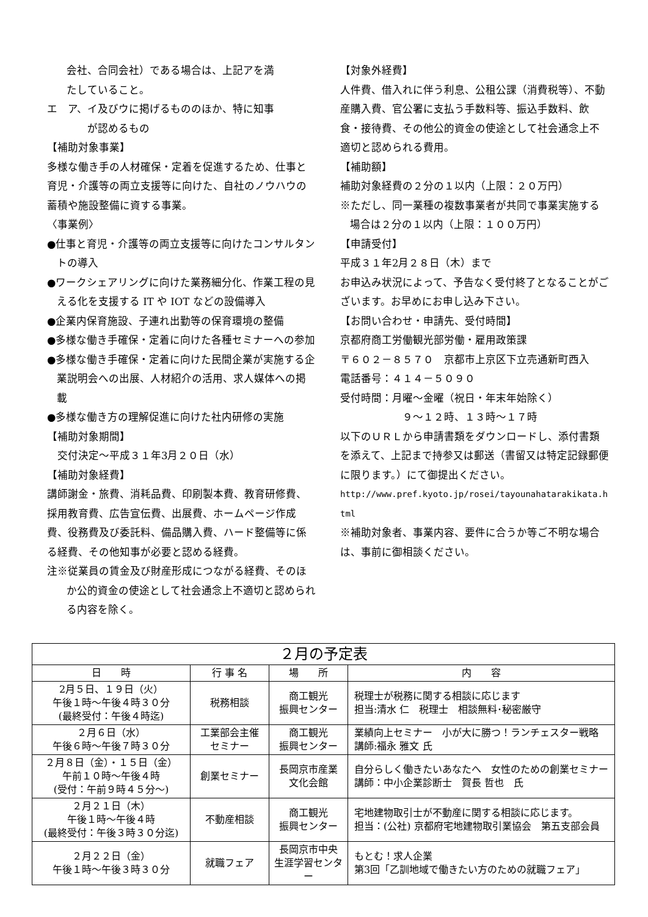会社、合同会社）である場合は、上記アを満
たしていること。
エ　ア、イ及びウに掲げるもののほか、特に知事
　　が認めるもの
【補助対象事業】
多様な働き手の人材確保・定着を促進するため、仕事と育児・介護等の両立支援等に向けた、自社のノウハウの蓄積や施設整備に資する事業。
〈事業例〉
●仕事と育児・介護等の両立支援等に向けたコンサルタントの導入
●ワークシェアリングに向けた業務細分化、作業工程の見える化を支援する IT や IOT などの設備導入
●企業内保育施設、子連れ出勤等の保育環境の整備
●多様な働き手確保・定着に向けた各種セミナーへの参加
●多様な働き手確保・定着に向けた民間企業が実施する企業説明会への出展、人材紹介の活用、求人媒体への掲載
●多様な働き方の理解促進に向けた社内研修の実施
【補助対象期間】
　交付決定～平成３１年3月２０日（水）
【補助対象経費】
講師謝金・旅費、消耗品費、印刷製本費、教育研修費、採用教育費、広告宣伝費、出展費、ホームページ作成費、役務費及び委託料、備品購入費、ハード整備等に係る経費、その他知事が必要と認める経費。
注※従業員の賃金及び財産形成につながる経費、そのほか公的資金の使途として社会通念上不適切と認められる内容を除く。
【対象外経費】
人件費、借入れに伴う利息、公租公課（消費税等）、不動産購入費、官公署に支払う手数料等、振込手数料、飲食・接待費、その他公的資金の使途として社会通念上不適切と認められる費用。
【補助額】
補助対象経費の２分の１以内（上限：２０万円）
※ただし、同一業種の複数事業者が共同で事業実施する場合は２分の１以内（上限：１００万円）
【申請受付】
平成３１年2月２８日（木）まで
お申込み状況によって、予告なく受付終了となることがございます。お早めにお申し込み下さい。
【お問い合わせ・申請先、受付時間】
京都府商工労働観光部労働・雇用政策課
〒６０２－８５７０　京都市上京区下立売通新町西入
電話番号：４１４－５０９０
受付時間：月曜～金曜（祝日・年末年始除く）
　　　　　　９～１２時、１３時～１７時
以下のＵＲＬから申請書類をダウンロードし、添付書類を添えて、上記まで持参又は郵送（書留又は特定記録郵便に限ります。）にて御提出ください。
http://www.pref.kyoto.jp/rosei/tayounahatarakikata.html
※補助対象者、事業内容、要件に合うか等ご不明な場合は、事前に御相談ください。
| ２月の予定表 | | | |
| --- | --- | --- | --- |
| 日 時 | 行 事 名 | 場 所 | 内 容 |
| 2月５日、１９日（火） 午後１時～午後４時３０分 (最終受付：午後４時迄) | 税務相談 | 商工観光 振興センター | 税理士が税務に関する相談に応じます 担当:清水 仁 税理士 相談無料･秘密厳守 |
| ２月６日（水） 午後６時～午後７時３０分 | 工業部会主催 セミナー | 商工観光 振興センター | 業績向上セミナー 小が大に勝つ！ランチェスター戦略 講師:福永 雅文 氏 |
| ２月８日（金）・１５日（金） 午前１０時～午後４時 (受付：午前９時４５分～) | 創業セミナー | 長岡京市産業 文化会館 | 自分らしく働きたいあなたへ 女性のための創業セミナー 講師：中小企業診断士 賀長 哲也 氏 |
| ２月２１日（木） 午後１時～午後４時 (最終受付：午後３時３０分迄) | 不動産相談 | 商工観光 振興センター | 宅地建物取引士が不動産に関する相談に応じます。 担当：(公社) 京都府宅地建物取引業協会 第五支部会員 |
| ２月２２日（金） 午後１時～午後３時３０分 | 就職フェア | 長岡京市中央 生涯学習センター | もとむ！求人企業 第3回「乙訓地域で働きたい方のための就職フェア」 |